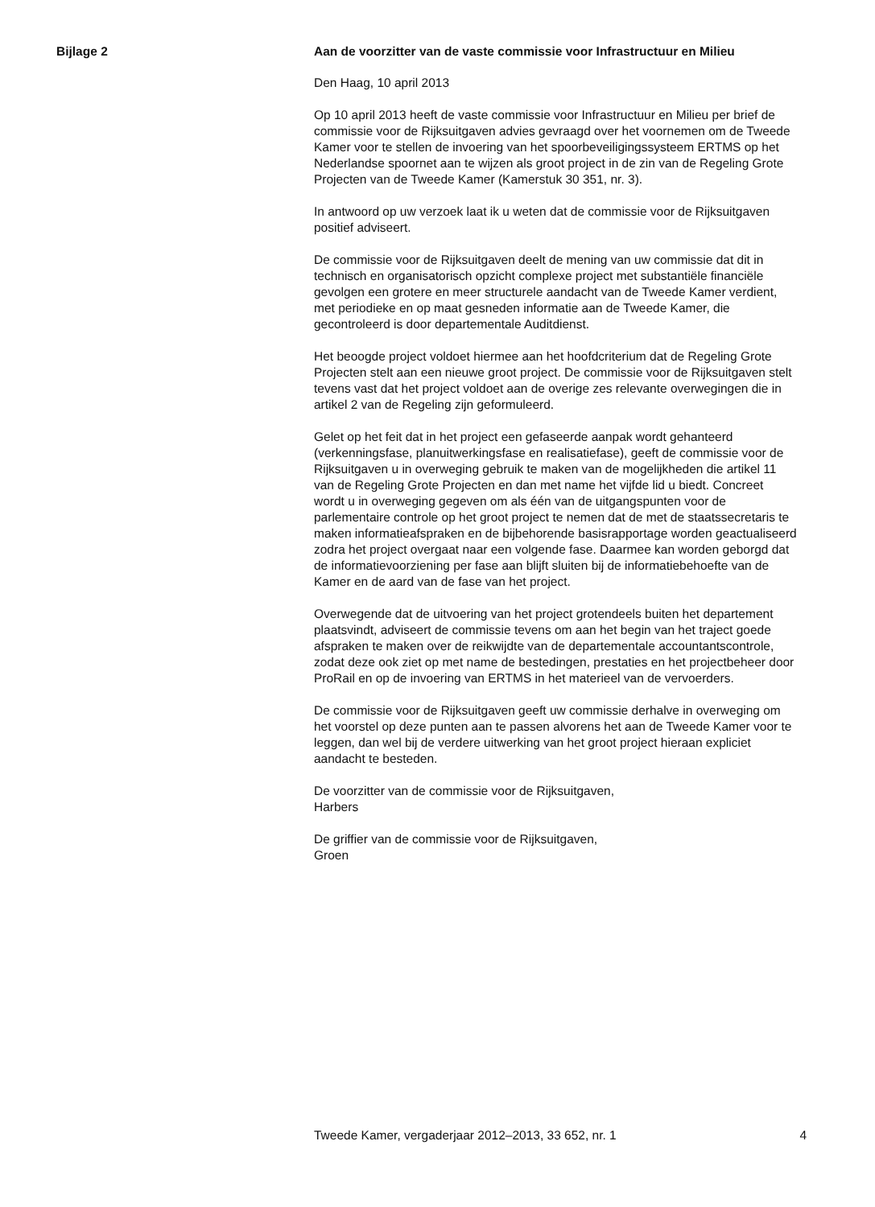Bijlage 2
Aan de voorzitter van de vaste commissie voor Infrastructuur en Milieu
Den Haag, 10 april 2013
Op 10 april 2013 heeft de vaste commissie voor Infrastructuur en Milieu per brief de commissie voor de Rijksuitgaven advies gevraagd over het voornemen om de Tweede Kamer voor te stellen de invoering van het spoorbeveiligingssysteem ERTMS op het Nederlandse spoornet aan te wijzen als groot project in de zin van de Regeling Grote Projecten van de Tweede Kamer (Kamerstuk 30 351, nr. 3).
In antwoord op uw verzoek laat ik u weten dat de commissie voor de Rijksuitgaven positief adviseert.
De commissie voor de Rijksuitgaven deelt de mening van uw commissie dat dit in technisch en organisatorisch opzicht complexe project met substantiële financiële gevolgen een grotere en meer structurele aandacht van de Tweede Kamer verdient, met periodieke en op maat gesneden informatie aan de Tweede Kamer, die gecontroleerd is door departementale Auditdienst.
Het beoogde project voldoet hiermee aan het hoofdcriterium dat de Regeling Grote Projecten stelt aan een nieuwe groot project. De commissie voor de Rijksuitgaven stelt tevens vast dat het project voldoet aan de overige zes relevante overwegingen die in artikel 2 van de Regeling zijn geformuleerd.
Gelet op het feit dat in het project een gefaseerde aanpak wordt gehanteerd (verkenningsfase, planuitwerkingsfase en realisatiefase), geeft de commissie voor de Rijksuitgaven u in overweging gebruik te maken van de mogelijkheden die artikel 11 van de Regeling Grote Projecten en dan met name het vijfde lid u biedt. Concreet wordt u in overweging gegeven om als één van de uitgangspunten voor de parlementaire controle op het groot project te nemen dat de met de staatssecretaris te maken informatieafspraken en de bijbehorende basisrapportage worden geactualiseerd zodra het project overgaat naar een volgende fase. Daarmee kan worden geborgd dat de informatievoorziening per fase aan blijft sluiten bij de informatiebehoefte van de Kamer en de aard van de fase van het project.
Overwegende dat de uitvoering van het project grotendeels buiten het departement plaatsvindt, adviseert de commissie tevens om aan het begin van het traject goede afspraken te maken over de reikwijdte van de departementale accountantscontrole, zodat deze ook ziet op met name de bestedingen, prestaties en het projectbeheer door ProRail en op de invoering van ERTMS in het materieel van de vervoerders.
De commissie voor de Rijksuitgaven geeft uw commissie derhalve in overweging om het voorstel op deze punten aan te passen alvorens het aan de Tweede Kamer voor te leggen, dan wel bij de verdere uitwerking van het groot project hieraan expliciet aandacht te besteden.
De voorzitter van de commissie voor de Rijksuitgaven,
Harbers
De griffier van de commissie voor de Rijksuitgaven,
Groen
Tweede Kamer, vergaderjaar 2012–2013, 33 652, nr. 1 4